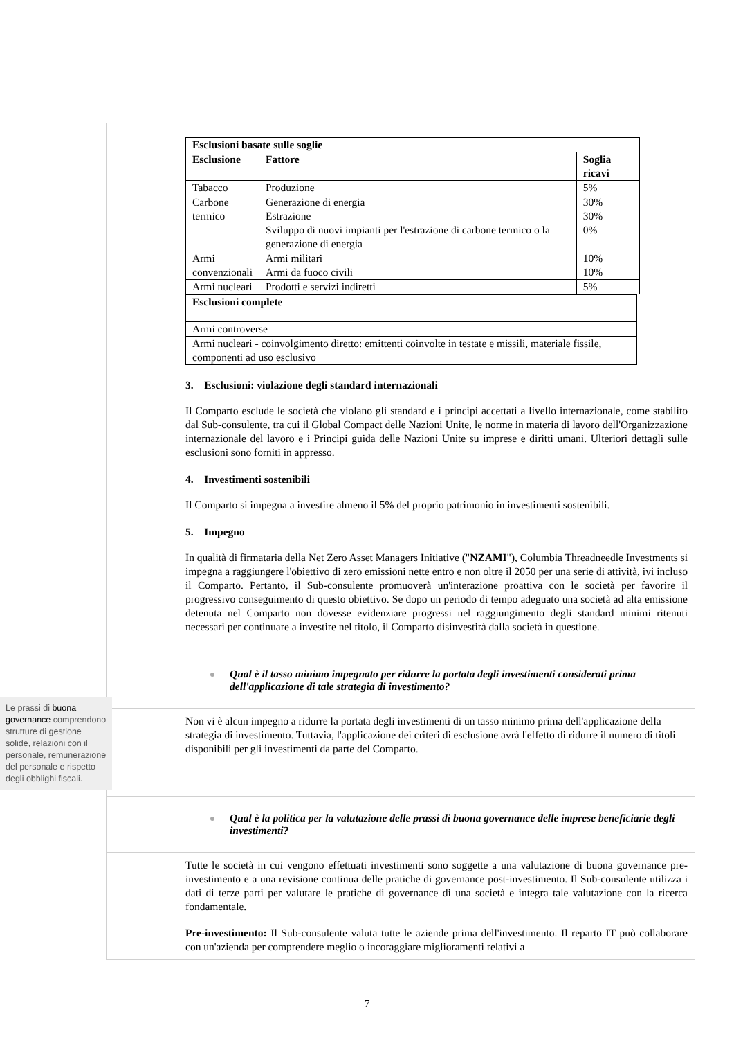| | / Esclusioni basate sulle soglie / / / / --- / --- / --- / / Esclusione / Fattore / Soglia ricavi / / Tabacco / Produzione / 5% / / Carbone termico / Generazione di energia Estrazione Sviluppo di nuovi impianti per l'estrazione di carbone termico o la generazione di energia / 30% 30% 0% / / Armi convenzionali / Armi militari Armi da fuoco civili / 10% 10% / / Armi nucleari / Prodotti e servizi indiretti / 5% / / Esclusioni complete / / --- / / Armi controverse / / Armi nucleari - coinvolgimento diretto: emittenti coinvolte in testate e missili, materiale fissile, componenti ad uso esclusivo / 3. Esclusioni: violazione degli standard internazionali Il Comparto esclude le società che violano gli standard e i principi accettati a livello internazionale, come stabilito dal Sub-consulente, tra cui il Global Compact delle Nazioni Unite, le norme in materia di lavoro dell'Organizzazione internazionale del lavoro e i Principi guida delle Nazioni Unite su imprese e diritti umani. Ulteriori dettagli sulle esclusioni sono forniti in appresso. 4. Investimenti sostenibili Il Comparto si impegna a investire almeno il 5% del proprio patrimonio in investimenti sostenibili. 5. Impegno In qualità di firmataria della Net Zero Asset Managers Initiative (" NZAMI "), Columbia Threadneedle Investments si impegna a raggiungere l'obiettivo di zero emissioni nette entro e non oltre il 2050 per una serie di attività, ivi incluso il Comparto. Pertanto, il Sub-consulente promuoverà un'interazione proattiva con le società per favorire il progressivo conseguimento di questo obiettivo. Se dopo un periodo di tempo adeguato una società ad alta emissione detenuta nel Comparto non dovesse evidenziare progressi nel raggiungimento degli standard minimi ritenuti necessari per continuare a investire nel titolo, il Comparto disinvestirà dalla società in questione. |
| | Qual è il tasso minimo impegnato per ridurre la portata degli investimenti considerati prima dell'applicazione di tale strategia di investimento? |
| | Non vi è alcun impegno a ridurre la portata degli investimenti di un tasso minimo prima dell'applicazione della strategia di investimento. Tuttavia, l'applicazione dei criteri di esclusione avrà l'effetto di ridurre il numero di titoli disponibili per gli investimenti da parte del Comparto. |
| | Qual è la politica per la valutazione delle prassi di buona governance delle imprese beneficiarie degli investimenti? |
| | Tutte le società in cui vengono effettuati investimenti sono soggette a una valutazione di buona governance pre-investimento e a una revisione continua delle pratiche di governance post-investimento. Il Sub-consulente utilizza i dati di terze parti per valutare le pratiche di governance di una società e integra tale valutazione con la ricerca fondamentale. Pre-investimento: Il Sub-consulente valuta tutte le aziende prima dell'investimento. Il reparto IT può collaborare con un'azienda per comprendere meglio o incoraggiare miglioramenti relativi a |
Le prassi di buona governance comprendono strutture di gestione solide, relazioni con il personale, remunerazione del personale e rispetto degli obblighi fiscali.
7